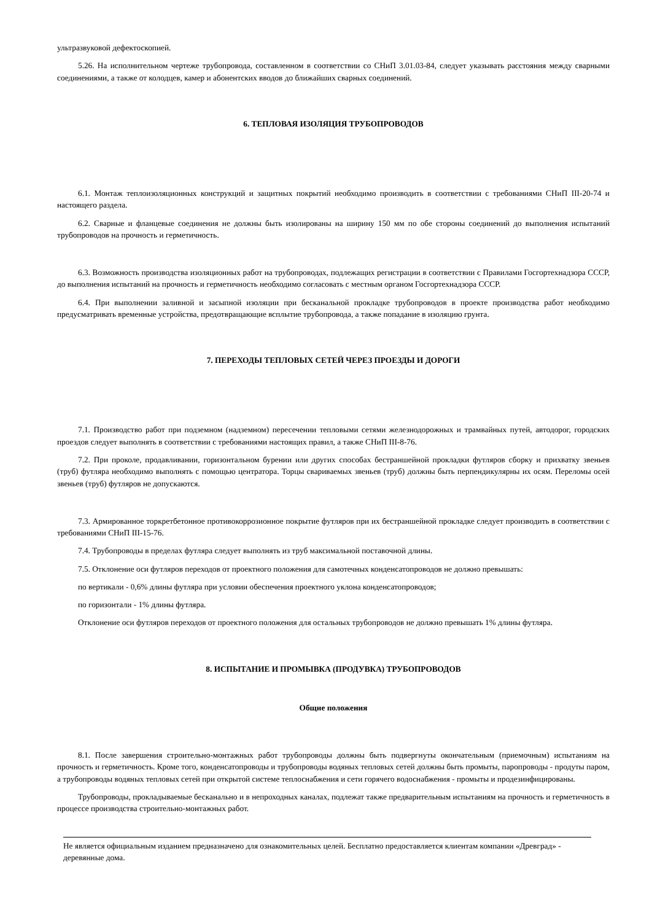ультразвуковой дефектоскопией.
5.26. На исполнительном чертеже трубопровода, составленном в соответствии со СНиП 3.01.03-84, следует указывать расстояния между сварными соединениями, а также от колодцев, камер и абонентских вводов до ближайших сварных соединений.
6. ТЕПЛОВАЯ ИЗОЛЯЦИЯ ТРУБОПРОВОДОВ
6.1. Монтаж теплоизоляционных конструкций и защитных покрытий необходимо производить в соответствии с требованиями СНиП III-20-74 и настоящего раздела.
6.2. Сварные и фланцевые соединения не должны быть изолированы на ширину 150 мм по обе стороны соединений до выполнения испытаний трубопроводов на прочность и герметичность.
6.3. Возможность производства изоляционных работ на трубопроводах, подлежащих регистрации в соответствии с Правилами Госгортехнадзора СССР, до выполнения испытаний на прочность и герметичность необходимо согласовать с местным органом Госгортехнадзора СССР.
6.4. При выполнении заливной и засыпной изоляции при бесканальной прокладке трубопроводов в проекте производства работ необходимо предусматривать временные устройства, предотвращающие всплытие трубопровода, а также попадание в изоляцию грунта.
7. ПЕРЕХОДЫ ТЕПЛОВЫХ СЕТЕЙ ЧЕРЕЗ ПРОЕЗДЫ И ДОРОГИ
7.1. Производство работ при подземном (надземном) пересечении тепловыми сетями железнодорожных и трамвайных путей, автодорог, городских проездов следует выполнять в соответствии с требованиями настоящих правил, а также СНиП III-8-76.
7.2. При проколе, продавливании, горизонтальном бурении или других способах бестраншейной прокладки футляров сборку и прихватку звеньев (труб) футляра необходимо выполнять с помощью центратора. Торцы свариваемых звеньев (труб) должны быть перпендикулярны их осям. Переломы осей звеньев (труб) футляров не допускаются.
7.3. Армированное торкретбетонное противокоррозионное покрытие футляров при их бестраншейной прокладке следует производить в соответствии с требованиями СНиП III-15-76.
7.4. Трубопроводы в пределах футляра следует выполнять из труб максимальной поставочной длины.
7.5. Отклонение оси футляров переходов от проектного положения для самотечных конденсатопроводов не должно превышать:
по вертикали - 0,6% длины футляра при условии обеспечения проектного уклона конденсатопроводов;
по горизонтали - 1% длины футляра.
Отклонение оси футляров переходов от проектного положения для остальных трубопроводов не должно превышать 1% длины футляра.
8. ИСПЫТАНИЕ И ПРОМЫВКА (ПРОДУВКА) ТРУБОПРОВОДОВ
Общие положения
8.1. После завершения строительно-монтажных работ трубопроводы должны быть подвергнуты окончательным (приемочным) испытаниям на прочность и герметичность. Кроме того, конденсатопроводы и трубопроводы водяных тепловых сетей должны быть промыты, паропроводы - продуты паром, а трубопроводы водяных тепловых сетей при открытой системе теплоснабжения и сети горячего водоснабжения - промыты и продезинфицированы.
Трубопроводы, прокладываемые бесканально и в непроходных каналах, подлежат также предварительным испытаниям на прочность и герметичность в процессе производства строительно-монтажных работ.
Не является официальным изданием предназначено для ознакомительных целей. Бесплатно предоставляется клиентам компании «Древград» - деревянные дома.